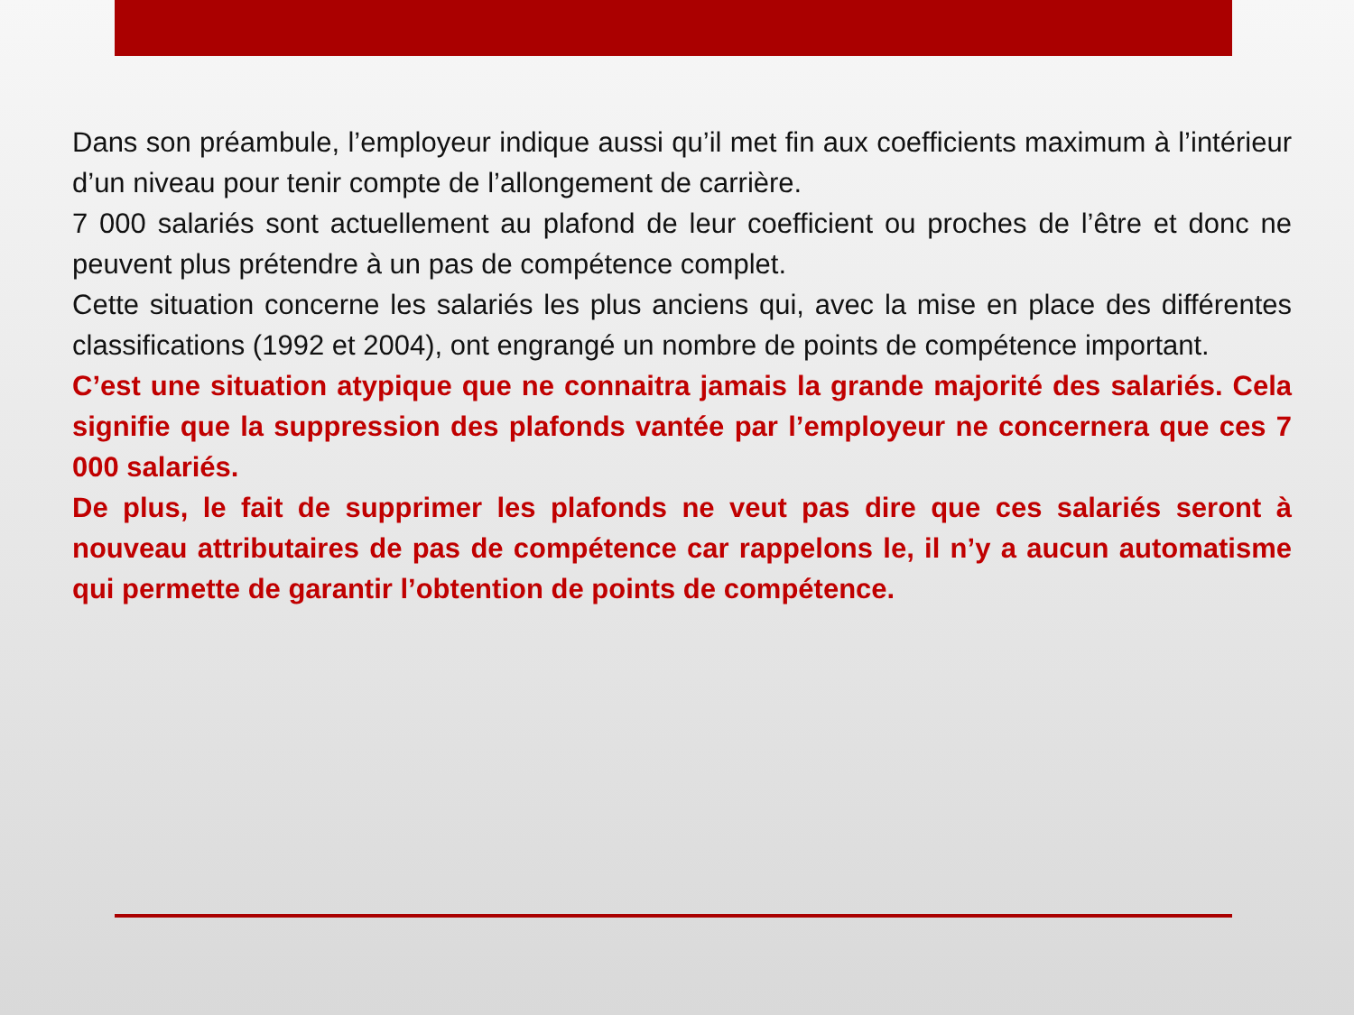Dans son préambule, l’employeur indique aussi qu’il met fin aux coefficients maximum à l’intérieur d’un niveau pour tenir compte de l’allongement de carrière.
7 000 salariés sont actuellement au plafond de leur coefficient ou proches de l’être et donc ne peuvent plus prétendre à un pas de compétence complet.
Cette situation concerne les salariés les plus anciens qui, avec la mise en place des différentes classifications (1992 et 2004), ont engrangé un nombre de points de compétence important.
C’est une situation atypique que ne connaitra jamais la grande majorité des salariés. Cela signifie que la suppression des plafonds vantée par l’employeur ne concernera que ces 7 000 salariés.
De plus, le fait de supprimer les plafonds ne veut pas dire que ces salariés seront à nouveau attributaires de pas de compétence car rappelons le, il n’y a aucun automatisme qui permette de garantir l’obtention de points de compétence.